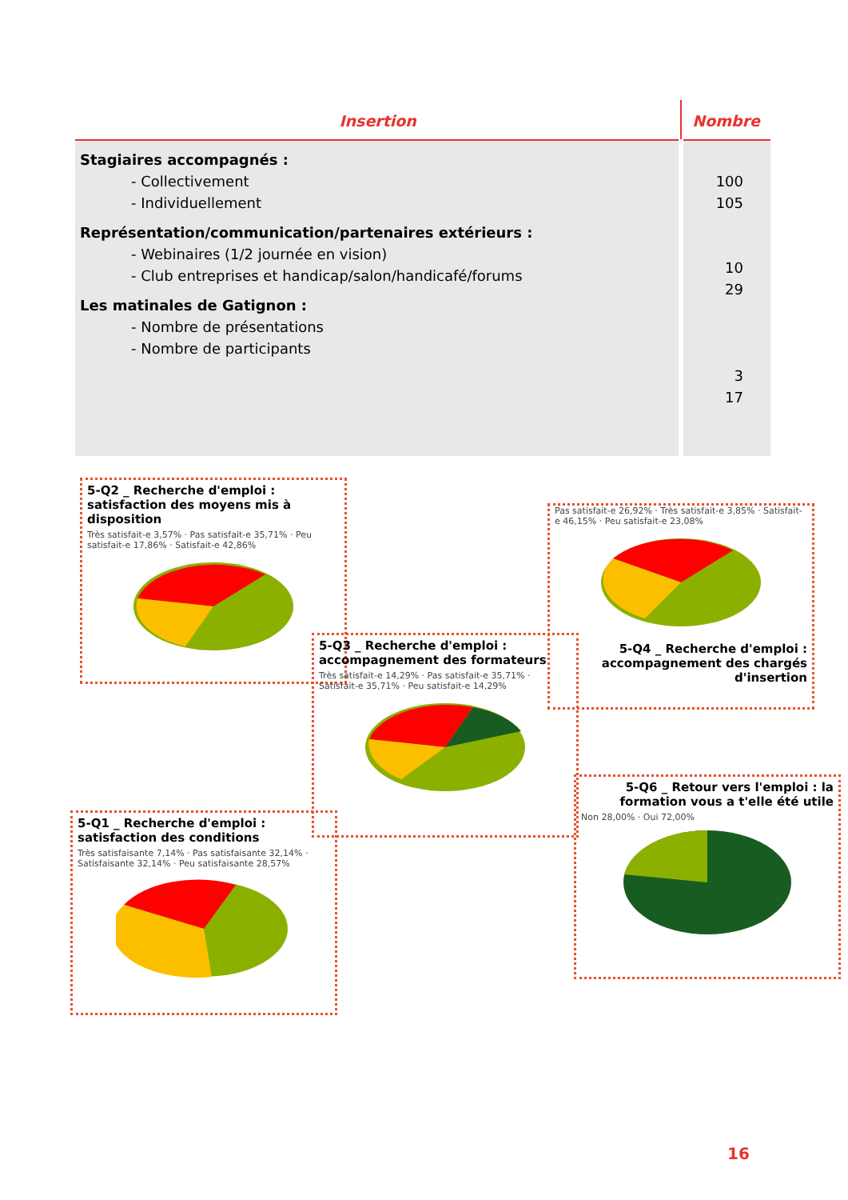| Insertion | Nombre |
| --- | --- |
| Stagiaires accompagnés : - Collectivement - Individuellement Représentation/communication/partenaires extérieurs : - Webinaires (1/2 journée en vision) - Club entreprises et handicap/salon/handicafé/forums Les matinales de Gatignon : - Nombre de présentations - Nombre de participants | 100 105 10 29 3 17 |
5-Q2 _ Recherche d'emploi : satisfaction des moyens mis à disposition
Très satisfait-e 3,57% · Pas satisfait-e 35,71% · Peu satisfait-e 17,86% · Satisfait-e 42,86%
Pas satisfait-e 26,92% · Très satisfait-e 3,85% · Satisfait-e 46,15% · Peu satisfait-e 23,08%
5-Q4 _ Recherche d'emploi : accompagnement des chargés d'insertion
5-Q3 _ Recherche d'emploi : accompagnement des formateurs
Très satisfait-e 14,29% · Pas satisfait-e 35,71% · Satisfait-e 35,71% · Peu satisfait-e 14,29%
5-Q6 _ Retour vers l'emploi : la formation vous a t'elle été utile
Non 28,00% · Oui 72,00%
5-Q1 _ Recherche d'emploi : satisfaction des conditions
Très satisfaisante 7,14% · Pas satisfaisante 32,14% · Satisfaisante 32,14% · Peu satisfaisante 28,57%
16